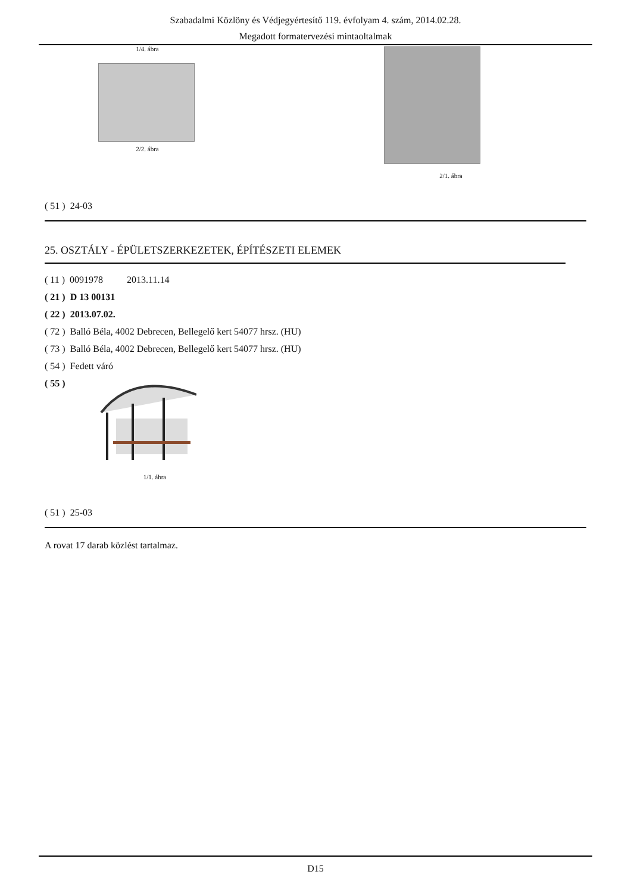Szabadalmi Közlöny és Védjegyértesítő 119. évfolyam 4. szám, 2014.02.28.
Megadott formatervezési mintaoltalmak
1/4. ábra
2/2. ábra
2/1. ábra
( 51 ) 24-03
25. OSZTÁLY - ÉPÜLETSZERKEZETEK, ÉPÍTÉSZETI ELEMEK
( 11 ) 0091978 2013.11.14
( 21 ) D 13 00131
( 22 ) 2013.07.02.
( 72 ) Balló Béla, 4002 Debrecen, Bellegelő kert 54077 hrsz. (HU)
( 73 ) Balló Béla, 4002 Debrecen, Bellegelő kert 54077 hrsz. (HU)
( 54 ) Fedett váró
( 55 )
1/1. ábra
( 51 ) 25-03
A rovat 17 darab közlést tartalmaz.
D15